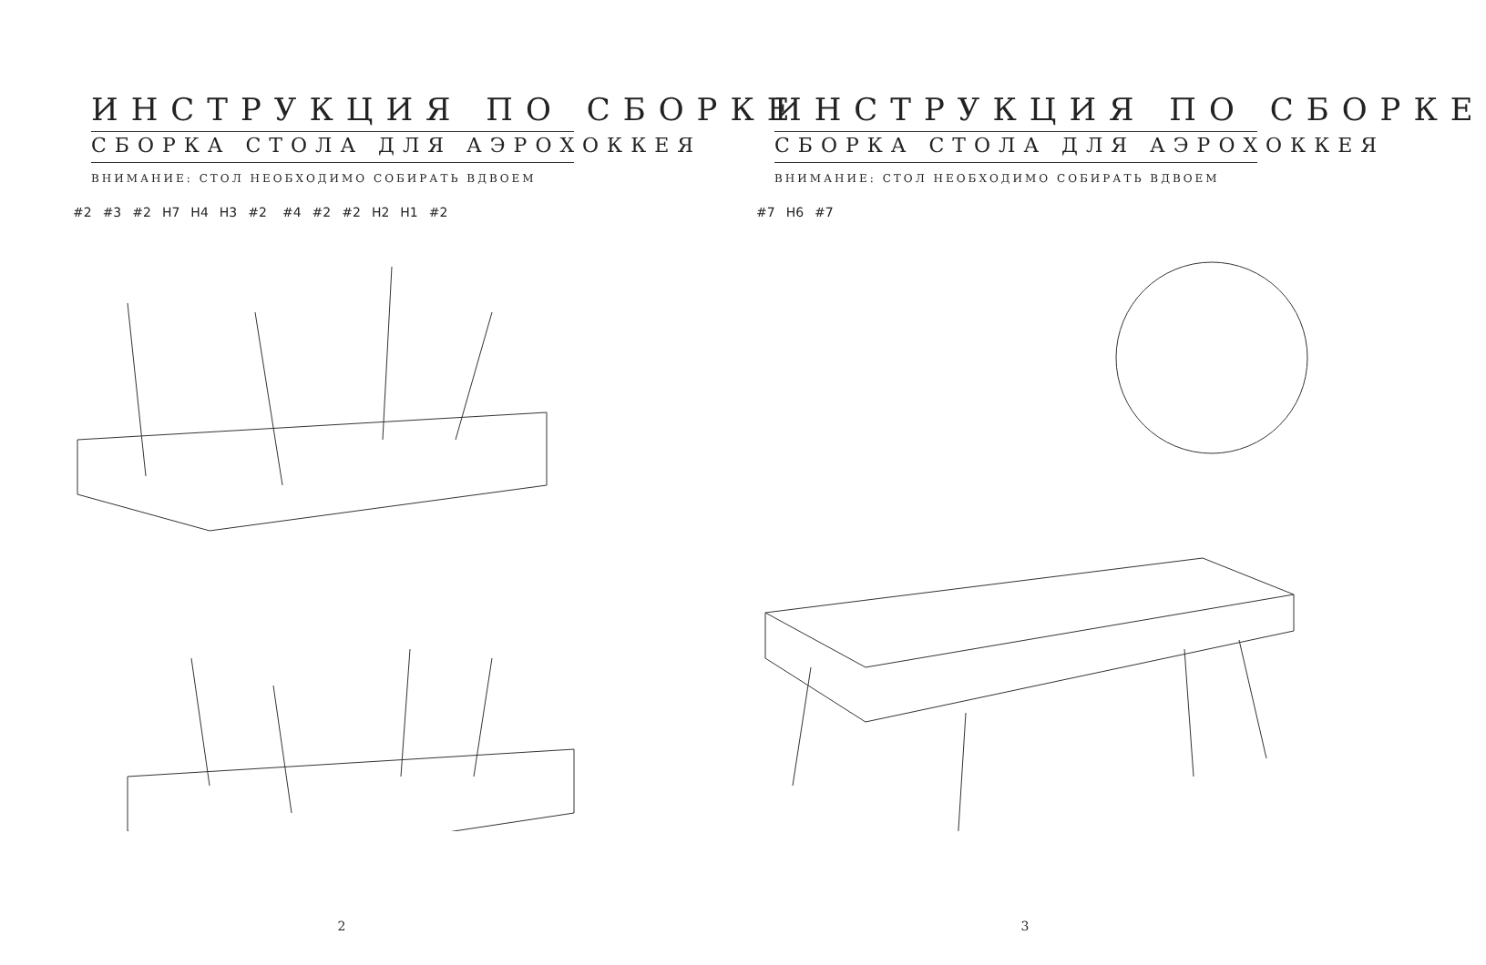ИНСТРУКЦИЯ ПО СБОРКЕ
СБОРКА СТОЛА ДЛЯ АЭРОХОККЕЯ
ВНИМАНИЕ: СТОЛ НЕОБХОДИМО СОБИРАТЬ ВДВОЕМ
#2 #3 #2 H7 H4 H3 #2 #4 #2 #2 H2 H1 #2
2
ИНСТРУКЦИЯ ПО СБОРКЕ
СБОРКА СТОЛА ДЛЯ АЭРОХОККЕЯ
ВНИМАНИЕ: СТОЛ НЕОБХОДИМО СОБИРАТЬ ВДВОЕМ
#7 H6 #7
3